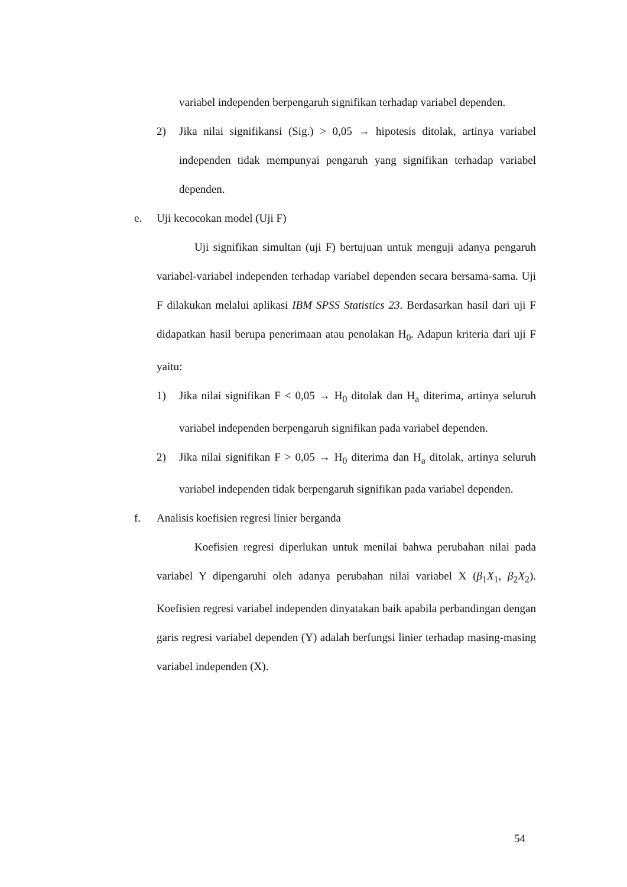variabel independen berpengaruh signifikan terhadap variabel dependen.
2) Jika nilai signifikansi (Sig.) > 0,05 → hipotesis ditolak, artinya variabel independen tidak mempunyai pengaruh yang signifikan terhadap variabel dependen.
e. Uji kecocokan model (Uji F)
Uji signifikan simultan (uji F) bertujuan untuk menguji adanya pengaruh variabel-variabel independen terhadap variabel dependen secara bersama-sama. Uji F dilakukan melalui aplikasi IBM SPSS Statistics 23. Berdasarkan hasil dari uji F didapatkan hasil berupa penerimaan atau penolakan H<sub>0</sub>. Adapun kriteria dari uji F yaitu:
1) Jika nilai signifikan F < 0,05 → H<sub>0</sub> ditolak dan H<sub>a</sub> diterima, artinya seluruh variabel independen berpengaruh signifikan pada variabel dependen.
2) Jika nilai signifikan F > 0,05 → H<sub>0</sub> diterima dan H<sub>a</sub> ditolak, artinya seluruh variabel independen tidak berpengaruh signifikan pada variabel dependen.
f. Analisis koefisien regresi linier berganda
Koefisien regresi diperlukan untuk menilai bahwa perubahan nilai pada variabel Y dipengaruhi oleh adanya perubahan nilai variabel X (β<sub>1</sub>X<sub>1</sub>, β<sub>2</sub>X<sub>2</sub>). Koefisien regresi variabel independen dinyatakan baik apabila perbandingan dengan garis regresi variabel dependen (Y) adalah berfungsi linier terhadap masing-masing variabel independen (X).
54